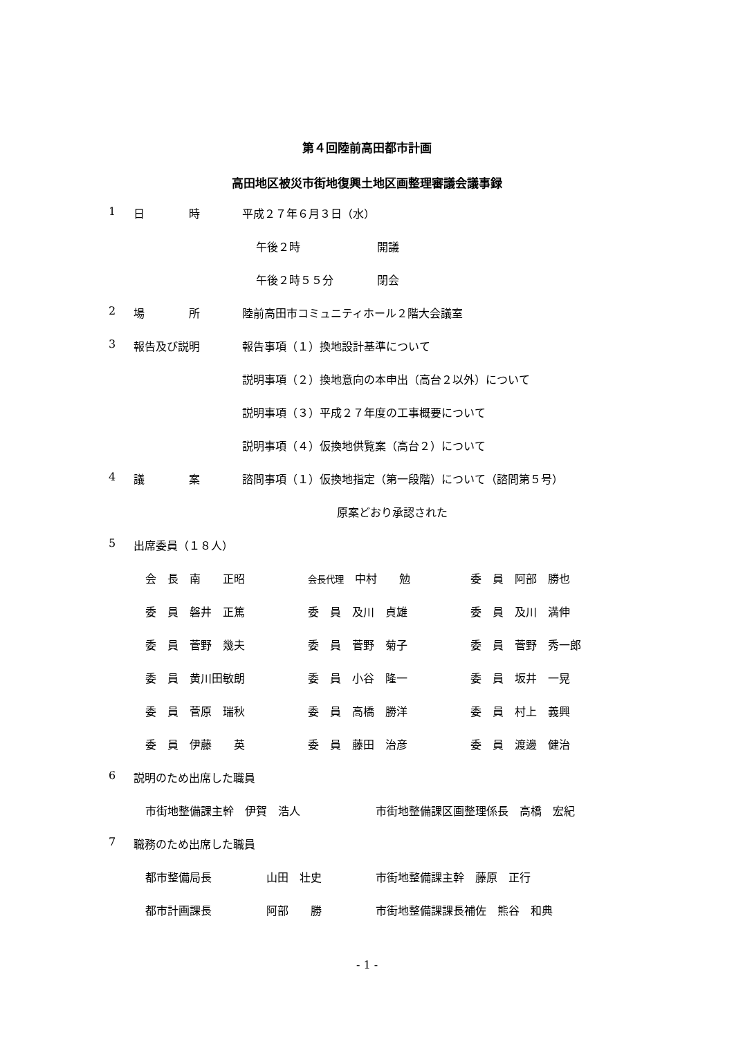第４回陸前高田都市計画
高田地区被災市街地復興土地区画整理審議会議事録
1 日　　　　時 平成２７年６月３日（水）
午後２時 開議
午後２時５５分 閉会
2 場　　　　所 陸前高田市コミュニティホール２階大会議室
3 報告及び説明 報告事項（１）換地設計基準について
説明事項（２）換地意向の本申出（高台２以外）について
説明事項（３）平成２７年度の工事概要について
説明事項（４）仮換地供覧案（高台２）について
4 議　　　　案 諮問事項（１）仮換地指定（第一段階）について（諮問第５号）
原案どおり承認された
5 出席委員（１８人）
会　長　南　　正昭 会長代理　中村　　勉 委　員　阿部　勝也
委　員　磐井　正篤 委　員　及川　貞雄 委　員　及川　満伸
委　員　菅野　幾夫 委　員　菅野　菊子 委　員　菅野　秀一郎
委　員　黄川田敏朗 委　員　小谷　隆一 委　員　坂井　一晃
委　員　菅原　瑞秋 委　員　高橋　勝洋 委　員　村上　義興
委　員　伊藤　　英 委　員　藤田　治彦 委　員　渡邊　健治
6 説明のため出席した職員
市街地整備課主幹　伊賀　浩人 市街地整備課区画整理係長　高橋　宏紀
7 職務のため出席した職員
都市整備局長 山田　壮史 市街地整備課主幹　藤原　正行
都市計画課長 阿部　　勝 市街地整備課課長補佐　熊谷　和典
- 1 -